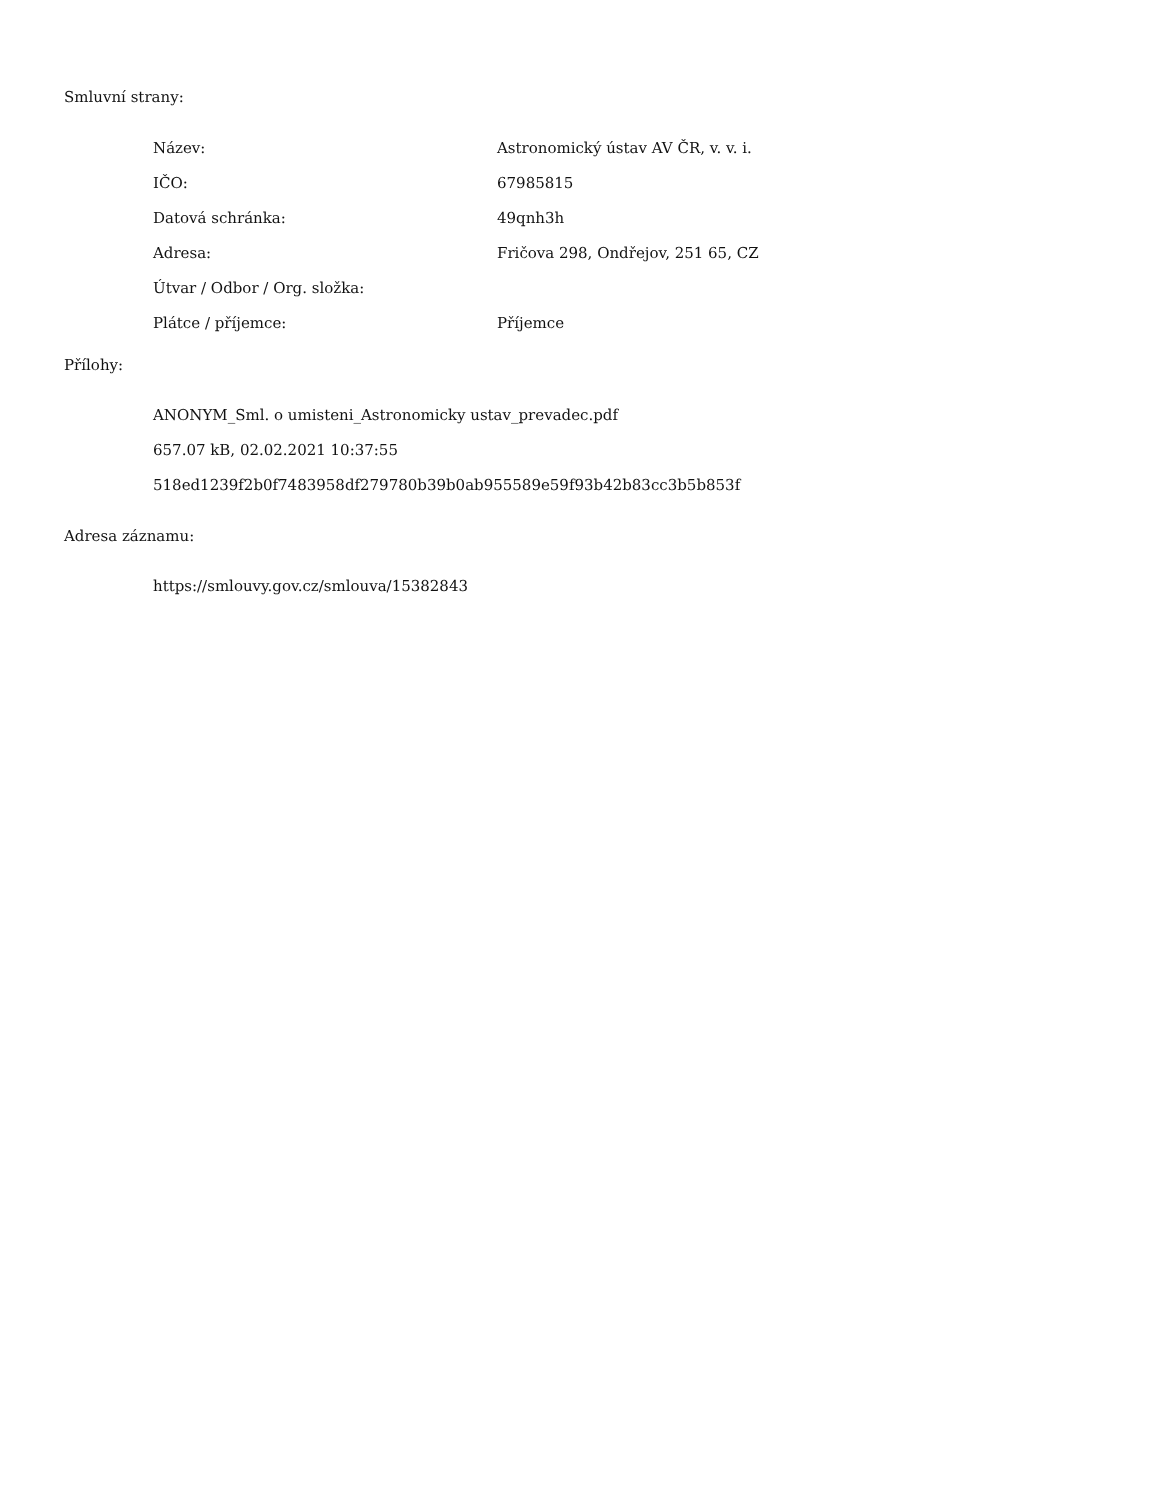Smluvní strany:
| Název: | Astronomický ústav AV ČR, v. v. i. |
| IČO: | 67985815 |
| Datová schránka: | 49qnh3h |
| Adresa: | Fričova 298, Ondřejov, 251 65, CZ |
| Útvar / Odbor / Org. složka: | |
| Plátce / příjemce: | Příjemce |
Přílohy:
ANONYM_Sml. o umisteni_Astronomicky ustav_prevadec.pdf
657.07 kB, 02.02.2021 10:37:55
518ed1239f2b0f7483958df279780b39b0ab955589e59f93b42b83cc3b5b853f
Adresa záznamu:
https://smlouvy.gov.cz/smlouva/15382843